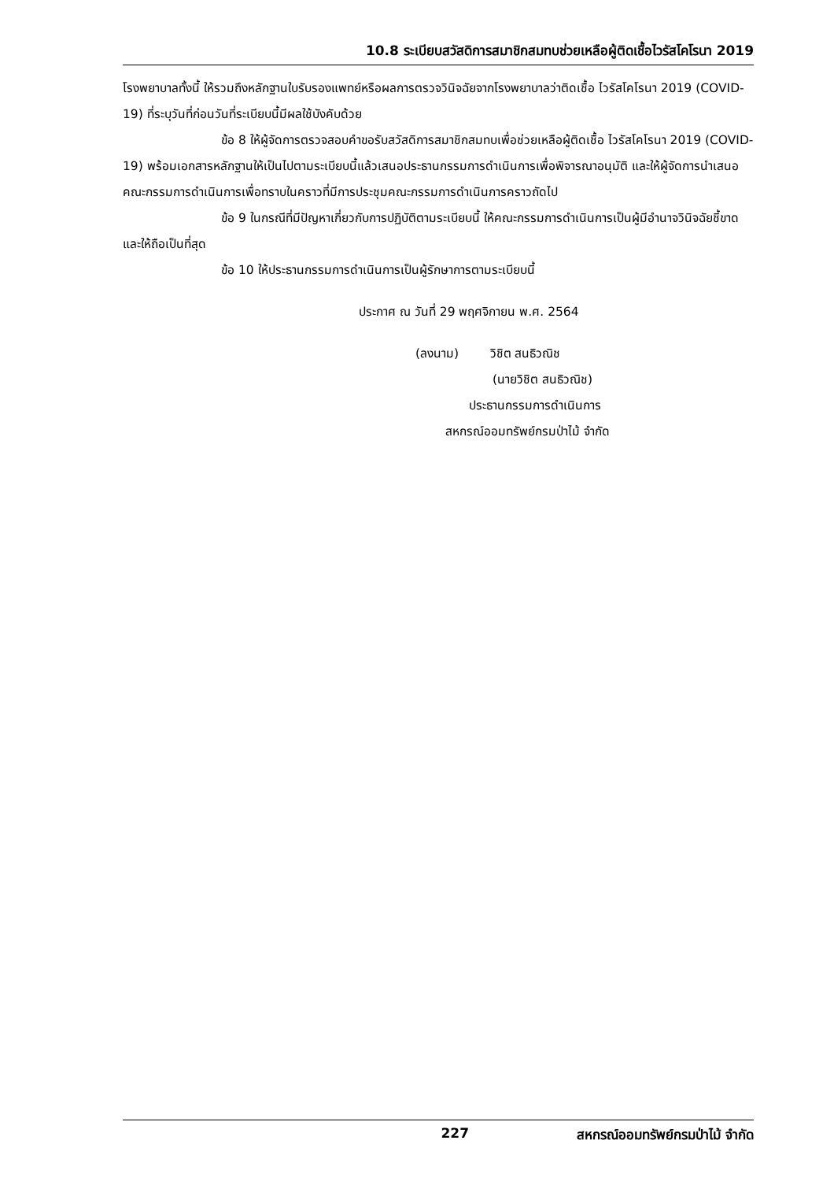10.8 ระเบียบสวัสดิการสมาชิกสมทบช่วยเหลือผู้ติดเชื้อไวรัสโคโรนา 2019
โรงพยาบาลทั้งนี้ ให้รวมถึงหลักฐานใบรับรองแพทย์หรือผลการตรวจวินิจฉัยจากโรงพยาบาลว่าติดเชื้อ ไวรัสโคโรนา 2019 (COVID-19) ที่ระบุวันที่ก่อนวันที่ระเบียบนี้มีผลใช้บังคับด้วย
ข้อ 8 ให้ผู้จัดการตรวจสอบคำขอรับสวัสดิการสมาชิกสมทบเพื่อช่วยเหลือผู้ติดเชื้อ ไวรัสโคโรนา 2019 (COVID-19) พร้อมเอกสารหลักฐานให้เป็นไปตามระเบียบนี้แล้วเสนอประธานกรรมการดำเนินการเพื่อพิจารณาอนุมัติ และให้ผู้จัดการนำเสนอคณะกรรมการดำเนินการเพื่อทราบในคราวที่มีการประชุมคณะกรรมการดำเนินการคราวถัดไป
ข้อ 9 ในกรณีที่มีปัญหาเกี่ยวกับการปฏิบัติตามระเบียบนี้ ให้คณะกรรมการดำเนินการเป็นผู้มีอำนาจวินิจฉัยชี้ขาดและให้ถือเป็นที่สุด
ข้อ 10 ให้ประธานกรรมการดำเนินการเป็นผู้รักษาการตามระเบียบนี้
ประกาศ ณ วันที่ 29 พฤศจิกายน พ.ศ. 2564
(ลงนาม) วิชิต สนธิวณิช
(นายวิชิต สนธิวณิช)
ประธานกรรมการดำเนินการ
สหกรณ์ออมทรัพย์กรมป่าไม้ จำกัด
227 สหกรณ์ออมทรัพย์กรมป่าไม้ จำกัด